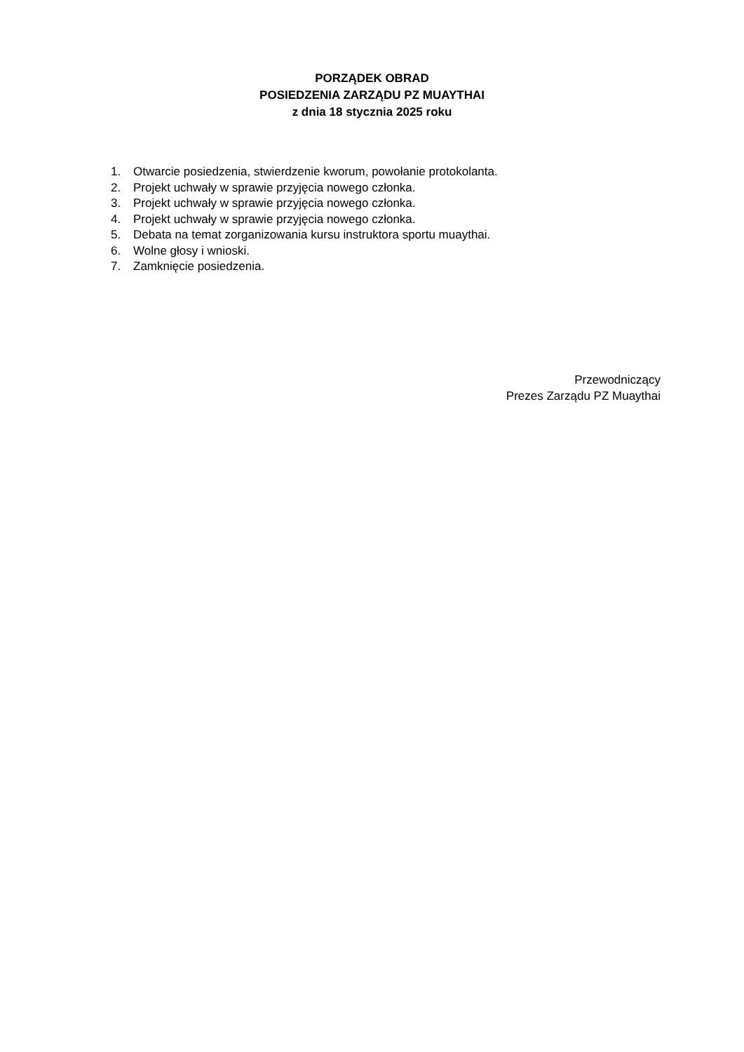PORZĄDEK OBRAD
POSIEDZENIA ZARZĄDU PZ MUAYTHAI
z dnia 18 stycznia 2025 roku
1. Otwarcie posiedzenia, stwierdzenie kworum, powołanie protokolanta.
2. Projekt uchwały w sprawie przyjęcia nowego członka.
3. Projekt uchwały w sprawie przyjęcia nowego członka.
4. Projekt uchwały w sprawie przyjęcia nowego członka.
5. Debata na temat zorganizowania kursu instruktora sportu muaythai.
6. Wolne głosy i wnioski.
7. Zamknięcie posiedzenia.
Przewodniczący
Prezes Zarządu PZ Muaythai